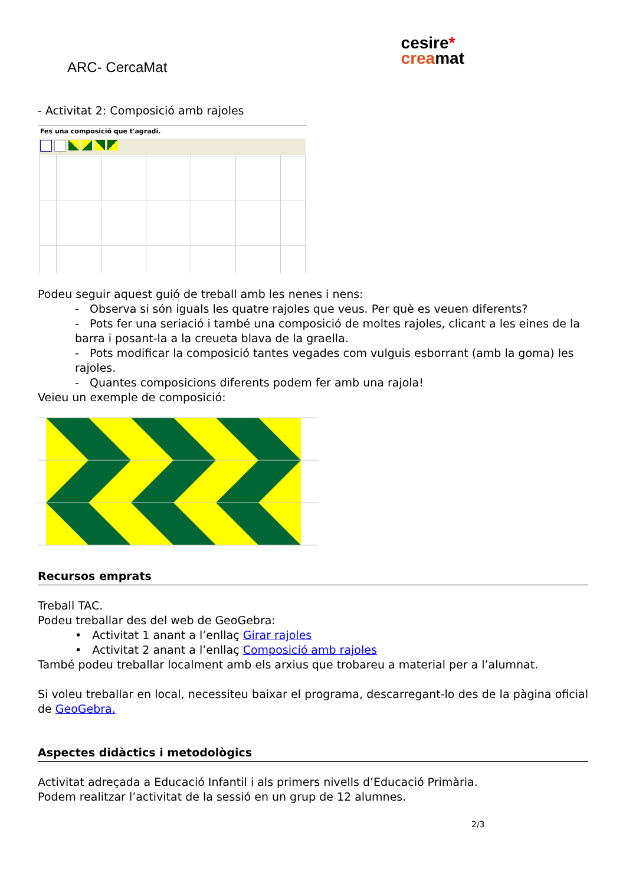ARC- CercaMat
cesire*
creamat
- Activitat 2: Composició amb rajoles
Fes una composició que t'agradi.
Podeu seguir aquest guió de treball amb les nenes i nens:
- Observa si són iguals les quatre rajoles que veus. Per què es veuen diferents?
- Pots fer una seriació i també una composició de moltes rajoles, clicant a les eines de la barra i posant-la a la creueta blava de la graella.
- Pots modificar la composició tantes vegades com vulguis esborrant (amb la goma) les rajoles.
- Quantes composicions diferents podem fer amb una rajola!
Veieu un exemple de composició:
Recursos emprats
Treball TAC.
Podeu treballar des del web de GeoGebra:
• Activitat 1 anant a l’enllaç Girar rajoles
• Activitat 2 anant a l’enllaç Composició amb rajoles
També podeu treballar localment amb els arxius que trobareu a material per a l’alumnat.
Si voleu treballar en local, necessiteu baixar el programa, descarregant-lo des de la pàgina oficial de GeoGebra.
Aspectes didàctics i metodològics
Activitat adreçada a Educació Infantil i als primers nivells d’Educació Primària.
Podem realitzar l’activitat de la sessió en un grup de 12 alumnes.
2/3